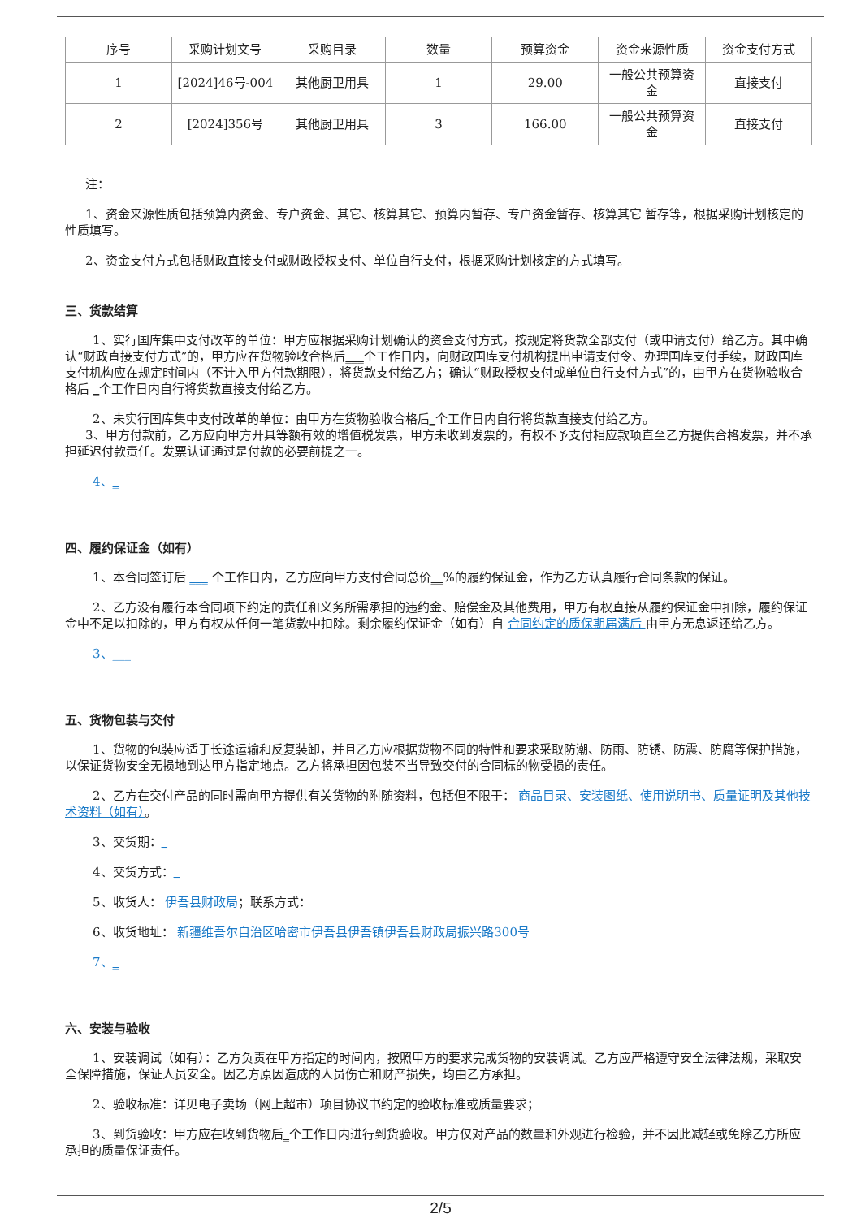| 序号 | 采购计划文号 | 采购目录 | 数量 | 预算资金 | 资金来源性质 | 资金支付方式 |
| --- | --- | --- | --- | --- | --- | --- |
| 1 | [2024]46号-004 | 其他厨卫用具 | 1 | 29.00 | 一般公共预算资金 | 直接支付 |
| 2 | [2024]356号 | 其他厨卫用具 | 3 | 166.00 | 一般公共预算资金 | 直接支付 |
注：
1、资金来源性质包括预算内资金、专户资金、其它、核算其它、预算内暂存、专户资金暂存、核算其它 暂存等，根据采购计划核定的性质填写。
2、资金支付方式包括财政直接支付或财政授权支付、单位自行支付，根据采购计划核定的方式填写。
三、货款结算
1、实行国库集中支付改革的单位：甲方应根据采购计划确认的资金支付方式，按规定将货款全部支付（或申请支付）给乙方。其中确认“财政直接支付方式”的，甲方应在货物验收合格后___个工作日内，向财政国库支付机构提出申请支付令、办理国库支付手续，财政国库支付机构应在规定时间内（不计入甲方付款期限），将货款支付给乙方；确认“财政授权支付或单位自行支付方式”的，由甲方在货物验收合格后 _个工作日内自行将货款直接支付给乙方。
2、未实行国库集中支付改革的单位：由甲方在货物验收合格后_个工作日内自行将货款直接支付给乙方。
3、甲方付款前，乙方应向甲方开具等额有效的增值税发票，甲方未收到发票的，有权不予支付相应款项直至乙方提供合格发票，并不承担延迟付款责任。发票认证通过是付款的必要前提之一。
4、_
四、履约保证金（如有）
1、本合同签订后 ___ 个工作日内，乙方应向甲方支付合同总价__%的履约保证金，作为乙方认真履行合同条款的保证。
2、乙方没有履行本合同项下约定的责任和义务所需承担的违约金、赔偿金及其他费用，甲方有权直接从履约保证金中扣除，履约保证金中不足以扣除的，甲方有权从任何一笔货款中扣除。剩余履约保证金（如有）自 合同约定的质保期届满后 由甲方无息返还给乙方。
3、___
五、货物包装与交付
1、货物的包装应适于长途运输和反复装卸，并且乙方应根据货物不同的特性和要求采取防潮、防雨、防锈、防震、防腐等保护措施，以保证货物安全无损地到达甲方指定地点。乙方将承担因包装不当导致交付的合同标的物受损的责任。
2、乙方在交付产品的同时需向甲方提供有关货物的附随资料，包括但不限于： 商品目录、安装图纸、使用说明书、质量证明及其他技术资料（如有）。
3、交货期：_
4、交货方式：_
5、收货人： 伊吾县财政局；联系方式：
6、收货地址： 新疆维吾尔自治区哈密市伊吾县伊吾镇伊吾县财政局振兴路300号
7、_
六、安装与验收
1、安装调试（如有）：乙方负责在甲方指定的时间内，按照甲方的要求完成货物的安装调试。乙方应严格遵守安全法律法规，采取安全保障措施，保证人员安全。因乙方原因造成的人员伤亡和财产损失，均由乙方承担。
2、验收标准：详见电子卖场（网上超市）项目协议书约定的验收标准或质量要求；
3、到货验收：甲方应在收到货物后_个工作日内进行到货验收。甲方仅对产品的数量和外观进行检验，并不因此减轻或免除乙方所应承担的质量保证责任。
2/5